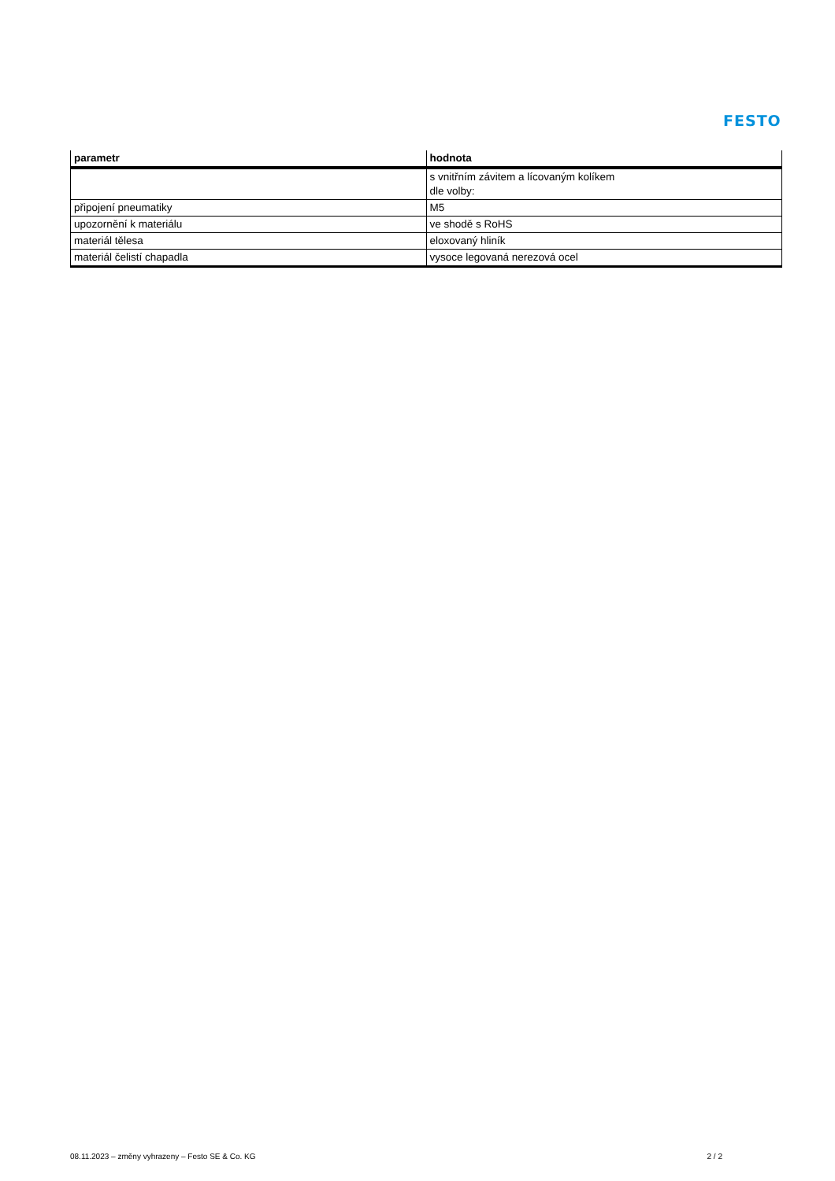FESTO
| parametr | hodnota |
| --- | --- |
| | s vnitřním závitem a lícovaným kolíkem dle volby: |
| připojení pneumatiky | M5 |
| upozornění k materiálu | ve shodě s RoHS |
| materiál tělesa | eloxovaný hliník |
| materiál čelistí chapadla | vysoce legovaná nerezová ocel |
08.11.2023 – změny vyhrazeny – Festo SE & Co. KG 2 / 2